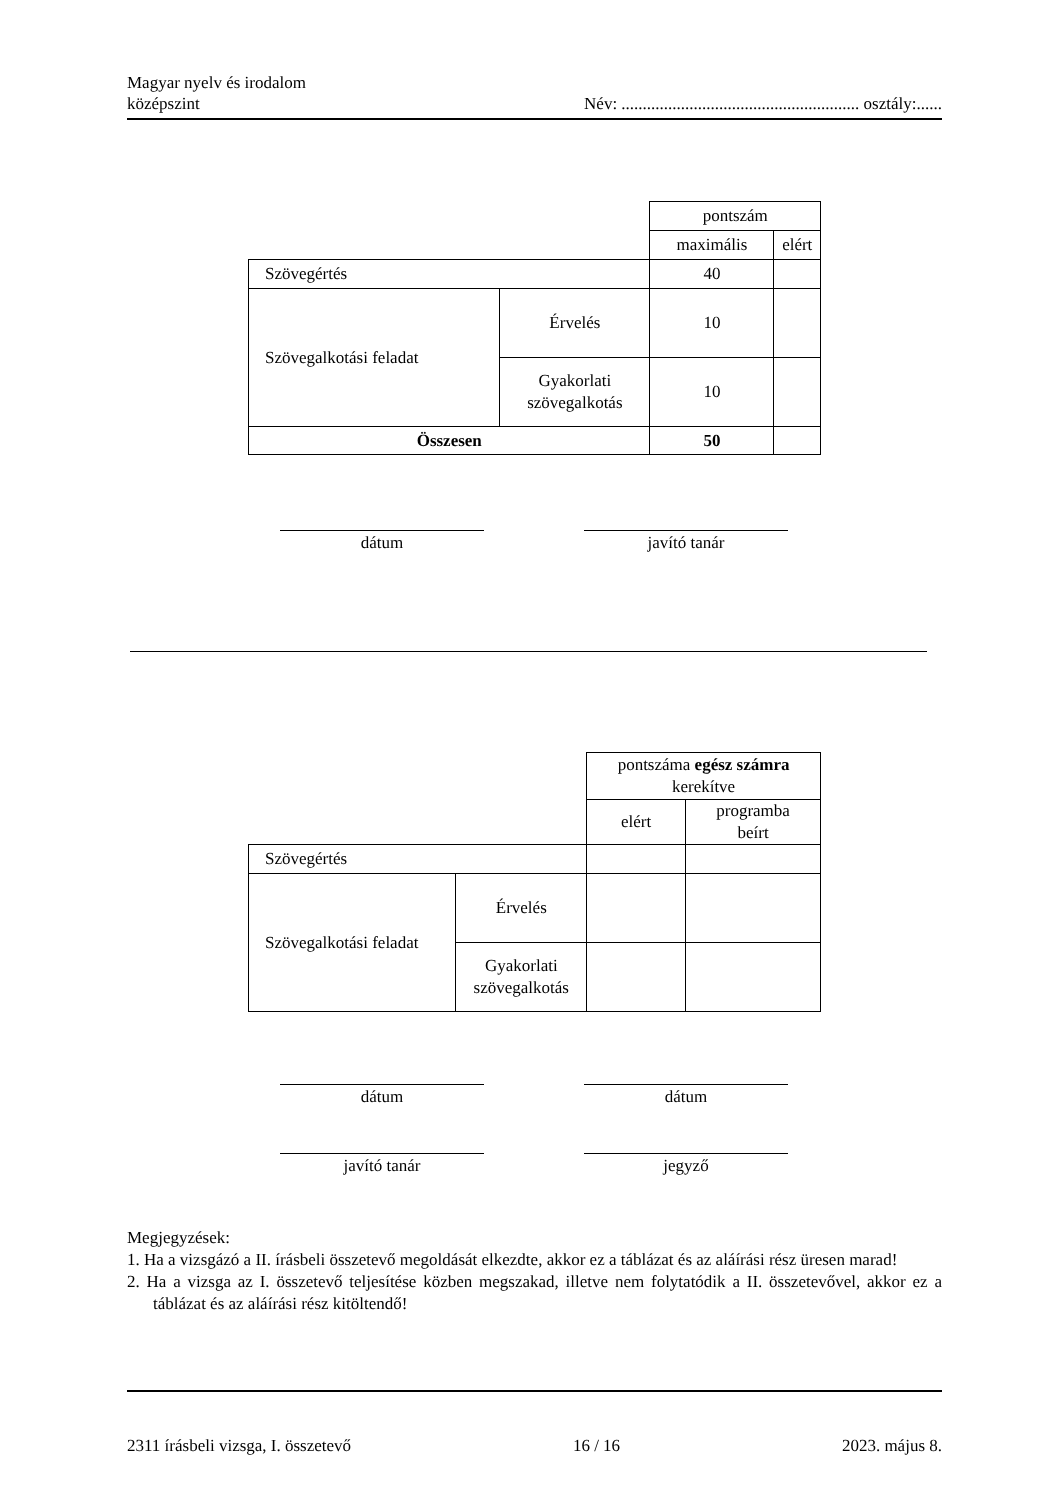Magyar nyelv és irodalom
középszint
Név: ........................................................ osztály:......
| | | pontszám | |
| | | maximális | elért |
| Szövegértés | | 40 | |
| Szövegalkotási feladat | Érvelés | 10 | |
| | Gyakorlati szövegalkotás | 10 | |
| Összesen | | 50 | |
dátum javító tanár
| | | pontszáma egész számra kerekítve | |
| | | elért | programba beírt |
| Szövegértés | | | |
| Szövegalkotási feladat | Érvelés | | |
| | Gyakorlati szövegalkotás | | |
dátum dátum
javító tanár jegyző
Megjegyzések:
1. Ha a vizsgázó a II. írásbeli összetevő megoldását elkezdte, akkor ez a táblázat és az aláírási rész üresen marad!
2. Ha a vizsga az I. összetevő teljesítése közben megszakad, illetve nem folytatódik a II. összetevővel, akkor ez a táblázat és az aláírási rész kitöltendő!
2311 írásbeli vizsga, I. összetevő 16 / 16 2023. május 8.